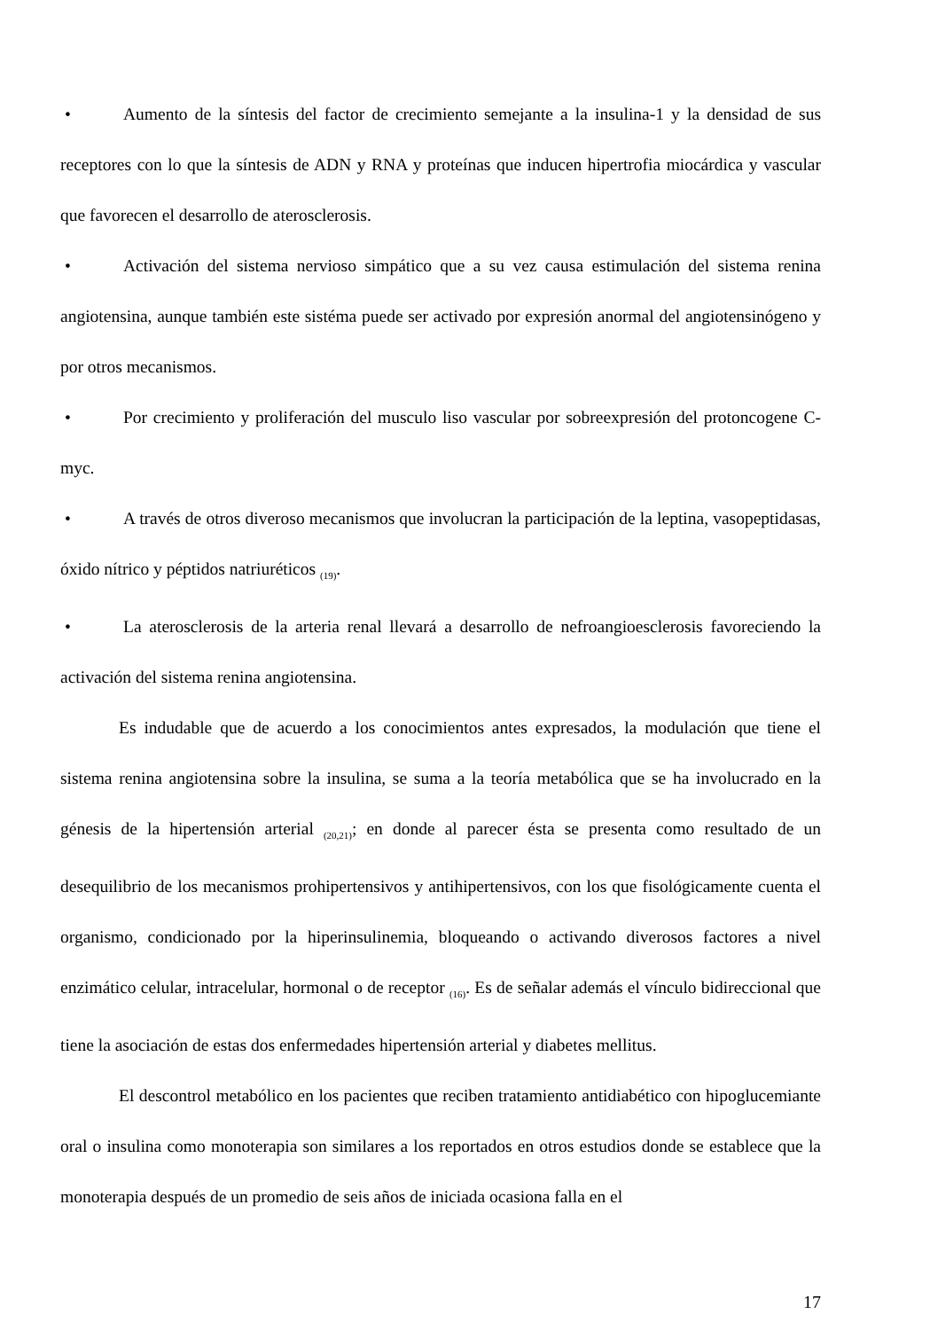• Aumento de la síntesis del factor de crecimiento semejante a la insulina-1 y la densidad de sus receptores con lo que la síntesis de ADN y RNA y proteínas que inducen hipertrofia miocárdica y vascular que favorecen el desarrollo de aterosclerosis.
• Activación del sistema nervioso simpático que a su vez causa estimulación del sistema renina angiotensina, aunque también este sistéma puede ser activado por expresión anormal del angiotensinógeno y por otros mecanismos.
• Por crecimiento y proliferación del musculo liso vascular por sobreexpresión del protoncogene C-myc.
• A través de otros diveroso mecanismos que involucran la participación de la leptina, vasopeptidasas, óxido nítrico y péptidos natriuréticos <sub>(19)</sub>.
• La aterosclerosis de la arteria renal llevará a desarrollo de nefroangioesclerosis favoreciendo la activación del sistema renina angiotensina.
Es indudable que de acuerdo a los conocimientos antes expresados, la modulación que tiene el sistema renina angiotensina sobre la insulina, se suma a la teoría metabólica que se ha involucrado en la génesis de la hipertensión arterial <sub>(20,21)</sub>; en donde al parecer ésta se presenta como resultado de un desequilibrio de los mecanismos prohipertensivos y antihipertensivos, con los que fisológicamente cuenta el organismo, condicionado por la hiperinsulinemia, bloqueando o activando diverosos factores a nivel enzimático celular, intracelular, hormonal o de receptor <sub>(16)</sub>. Es de señalar además el vínculo bidireccional que tiene la asociación de estas dos enfermedades hipertensión arterial y diabetes mellitus.
El descontrol metabólico en los pacientes que reciben tratamiento antidiabético con hipoglucemiante oral o insulina como monoterapia son similares a los reportados en otros estudios donde se establece que la monoterapia después de un promedio de seis años de iniciada ocasiona falla en el
17